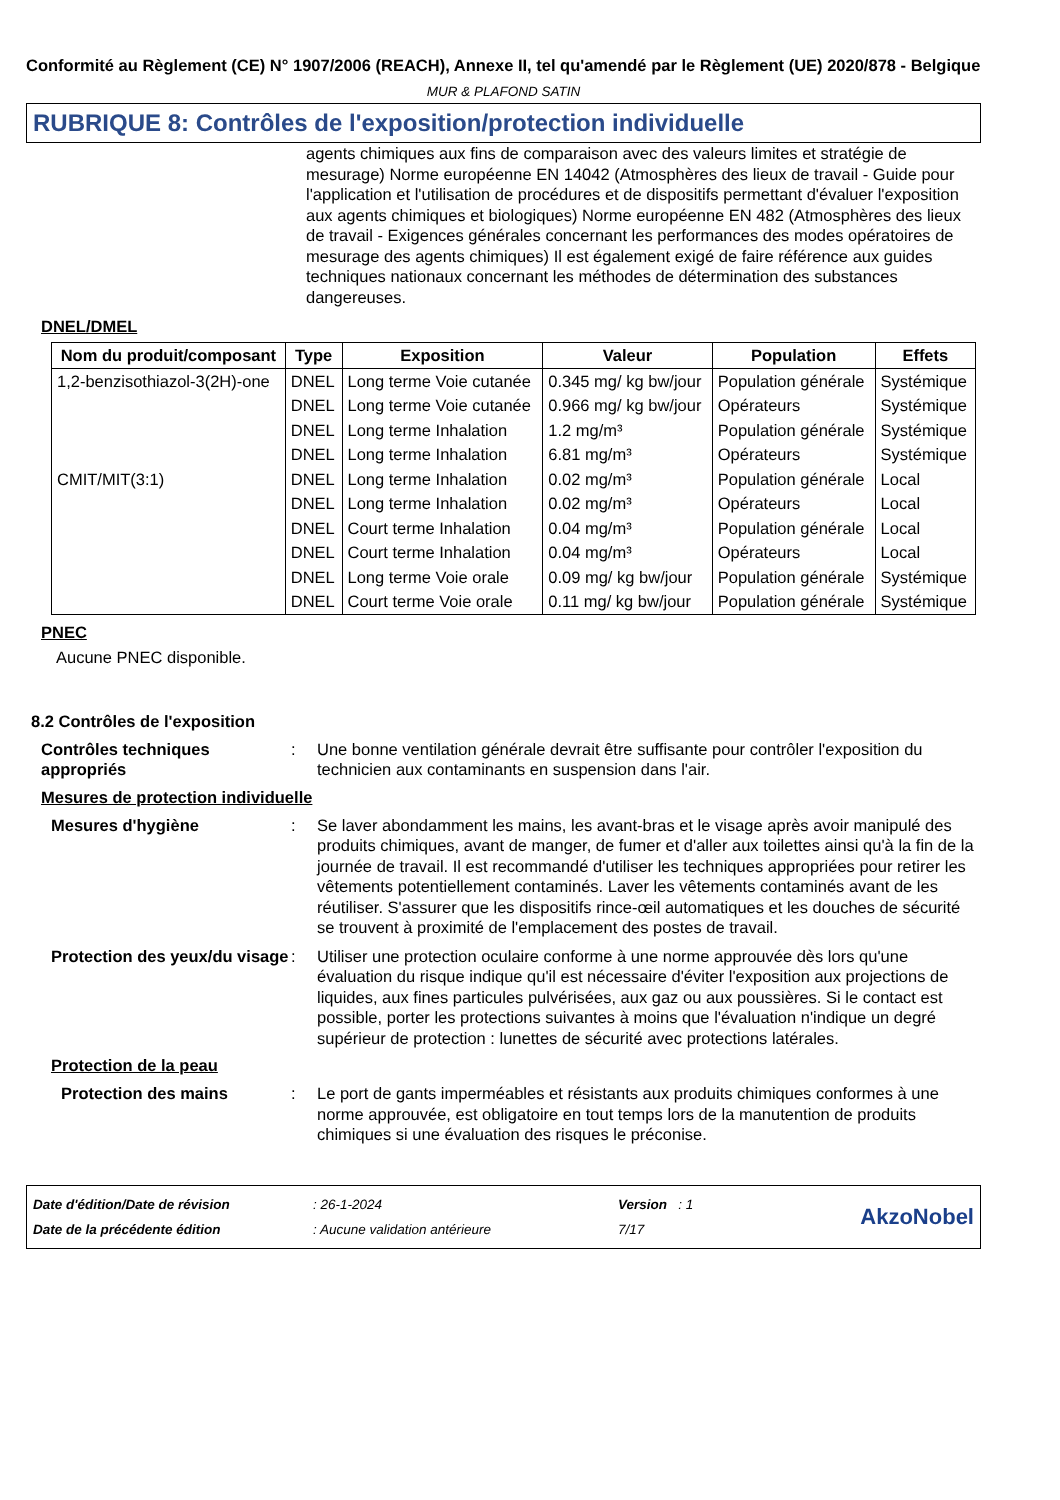Conformité au Règlement (CE) N° 1907/2006 (REACH), Annexe II, tel qu'amendé par le Règlement (UE) 2020/878 - Belgique
MUR & PLAFOND SATIN
RUBRIQUE 8: Contrôles de l'exposition/protection individuelle
agents chimiques aux fins de comparaison avec des valeurs limites et stratégie de mesurage) Norme européenne EN 14042 (Atmosphères des lieux de travail - Guide pour l'application et l'utilisation de procédures et de dispositifs permettant d'évaluer l'exposition aux agents chimiques et biologiques) Norme européenne EN 482 (Atmosphères des lieux de travail - Exigences générales concernant les performances des modes opératoires de mesurage des agents chimiques) Il est également exigé de faire référence aux guides techniques nationaux concernant les méthodes de détermination des substances dangereuses.
DNEL/DMEL
| Nom du produit/composant | Type | Exposition | Valeur | Population | Effets |
| --- | --- | --- | --- | --- | --- |
| 1,2-benzisothiazol-3(2H)-one | DNEL | Long terme Voie cutanée | 0.345 mg/ kg bw/jour | Population générale | Systémique |
| | DNEL | Long terme Voie cutanée | 0.966 mg/ kg bw/jour | Opérateurs | Systémique |
| | DNEL | Long terme Inhalation | 1.2 mg/m³ | Population générale | Systémique |
| | DNEL | Long terme Inhalation | 6.81 mg/m³ | Opérateurs | Systémique |
| CMIT/MIT(3:1) | DNEL | Long terme Inhalation | 0.02 mg/m³ | Population générale | Local |
| | DNEL | Long terme Inhalation | 0.02 mg/m³ | Opérateurs | Local |
| | DNEL | Court terme Inhalation | 0.04 mg/m³ | Population générale | Local |
| | DNEL | Court terme Inhalation | 0.04 mg/m³ | Opérateurs | Local |
| | DNEL | Long terme Voie orale | 0.09 mg/ kg bw/jour | Population générale | Systémique |
| | DNEL | Court terme Voie orale | 0.11 mg/ kg bw/jour | Population générale | Systémique |
PNEC
Aucune PNEC disponible.
8.2 Contrôles de l'exposition
Contrôles techniques appropriés
: Une bonne ventilation générale devrait être suffisante pour contrôler l'exposition du technicien aux contaminants en suspension dans l'air.
Mesures de protection individuelle
Mesures d'hygiène : Se laver abondamment les mains, les avant-bras et le visage après avoir manipulé des produits chimiques, avant de manger, de fumer et d'aller aux toilettes ainsi qu'à la fin de la journée de travail. Il est recommandé d'utiliser les techniques appropriées pour retirer les vêtements potentiellement contaminés. Laver les vêtements contaminés avant de les réutiliser. S'assurer que les dispositifs rince-œil automatiques et les douches de sécurité se trouvent à proximité de l'emplacement des postes de travail.
Protection des yeux/du visage
: Utiliser une protection oculaire conforme à une norme approuvée dès lors qu'une évaluation du risque indique qu'il est nécessaire d'éviter l'exposition aux projections de liquides, aux fines particules pulvérisées, aux gaz ou aux poussières. Si le contact est possible, porter les protections suivantes à moins que l'évaluation n'indique un degré supérieur de protection : lunettes de sécurité avec protections latérales.
Protection de la peau
Protection des mains : Le port de gants imperméables et résistants aux produits chimiques conformes à une norme approuvée, est obligatoire en tout temps lors de la manutention de produits chimiques si une évaluation des risques le préconise.
Date d'édition/Date de révision
Date de la précédente édition
: 26-1-2024
: Aucune validation antérieure
Version : 1
7/17
AkzoNobel